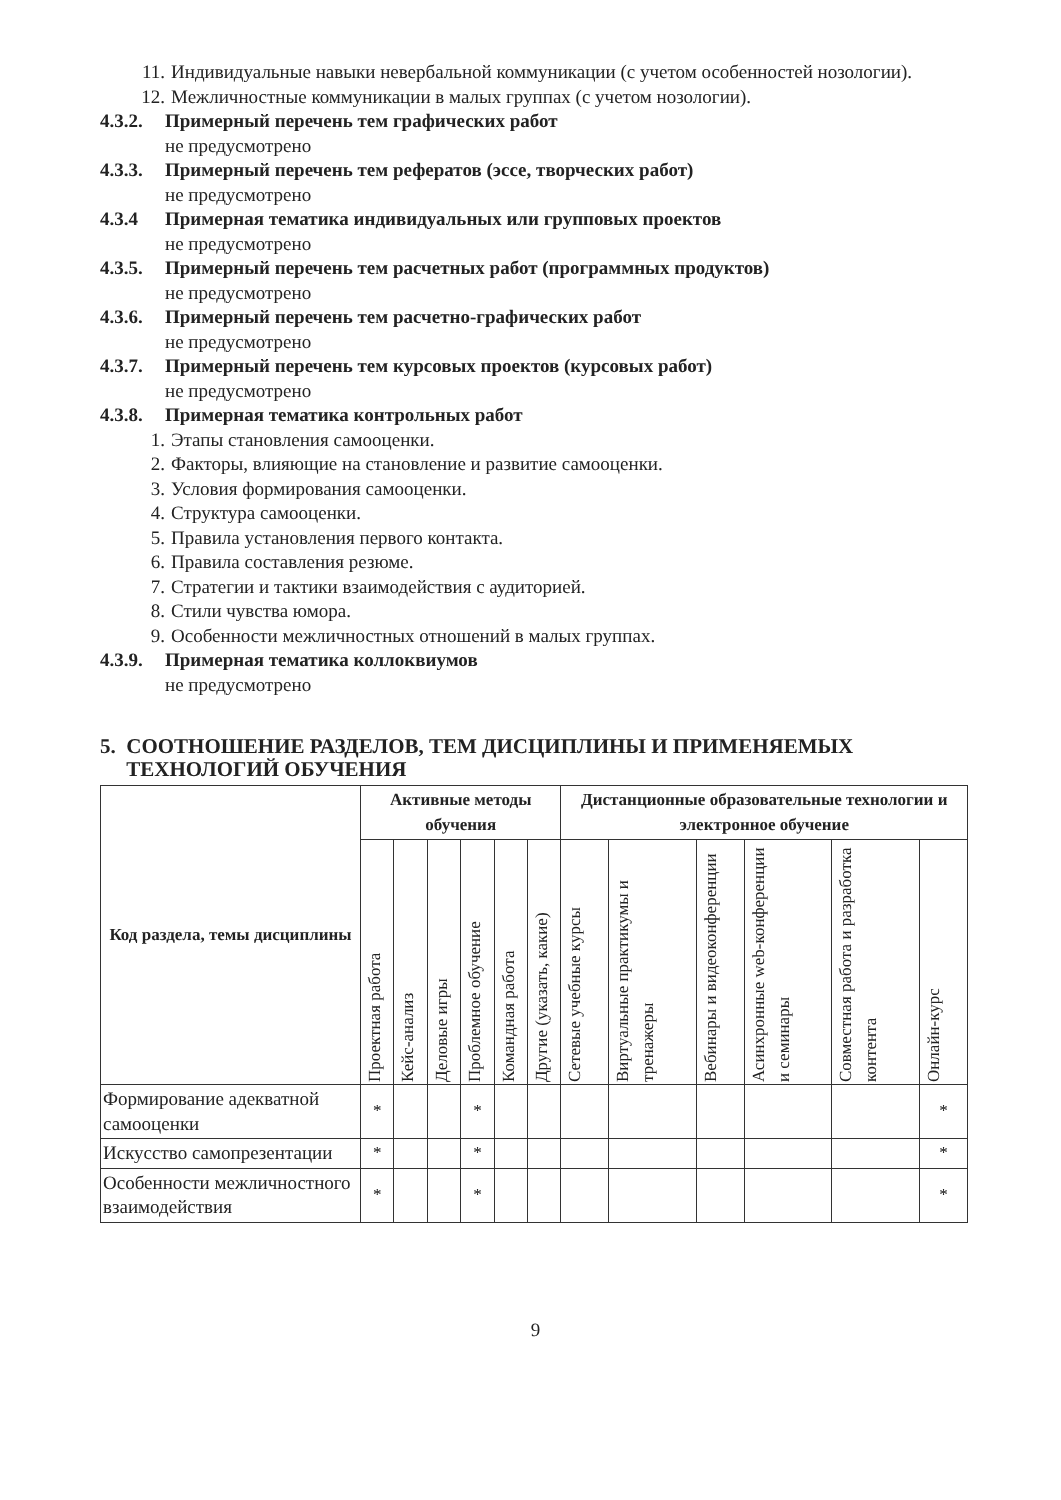11. Индивидуальные навыки невербальной коммуникации (с учетом особенностей нозологии).
12. Межличностные коммуникации в малых группах (с учетом нозологии).
4.3.2. Примерный перечень тем графических работ
не предусмотрено
4.3.3. Примерный перечень тем рефератов (эссе, творческих работ)
не предусмотрено
4.3.4 Примерная тематика индивидуальных или групповых проектов
не предусмотрено
4.3.5. Примерный перечень тем расчетных работ (программных продуктов)
не предусмотрено
4.3.6. Примерный перечень тем расчетно-графических работ
не предусмотрено
4.3.7. Примерный перечень тем курсовых проектов (курсовых работ)
не предусмотрено
4.3.8. Примерная тематика контрольных работ
1. Этапы становления самооценки.
2. Факторы, влияющие на становление и развитие самооценки.
3. Условия формирования самооценки.
4. Структура самооценки.
5. Правила установления первого контакта.
6. Правила составления резюме.
7. Стратегии и тактики взаимодействия с аудиторией.
8. Стили чувства юмора.
9. Особенности межличностных отношений в малых группах.
4.3.9. Примерная тематика коллоквиумов
не предусмотрено
5. СООТНОШЕНИЕ РАЗДЕЛОВ, ТЕМ ДИСЦИПЛИНЫ И ПРИМЕНЯЕМЫХ
ТЕХНОЛОГИЙ ОБУЧЕНИЯ
| Код раздела, темы дисциплины | Активные методы обучения | | | | | | Дистанционные образовательные технологии и электронное обучение | | | | | |
| --- | --- | --- | --- | --- | --- | --- | --- | --- | --- | --- | --- | --- |
| | Проектная работа | Кейс-анализ | Деловые игры | Проблемное обучение | Командная работа | Другие (указать, какие) | Сетевые учебные курсы | Виртуальные практикумы и тренажеры | Вебинары и видеоконференции | Асинхронные web-конференции и семинары | Совместная работа и разработка контента | Онлайн-курс |
| Формирование адекватной самооценки | * | | | * | | | | | | | | * |
| Искусство самопрезентации | * | | | * | | | | | | | | * |
| Особенности межличностного взаимодействия | * | | | * | | | | | | | | * |
9